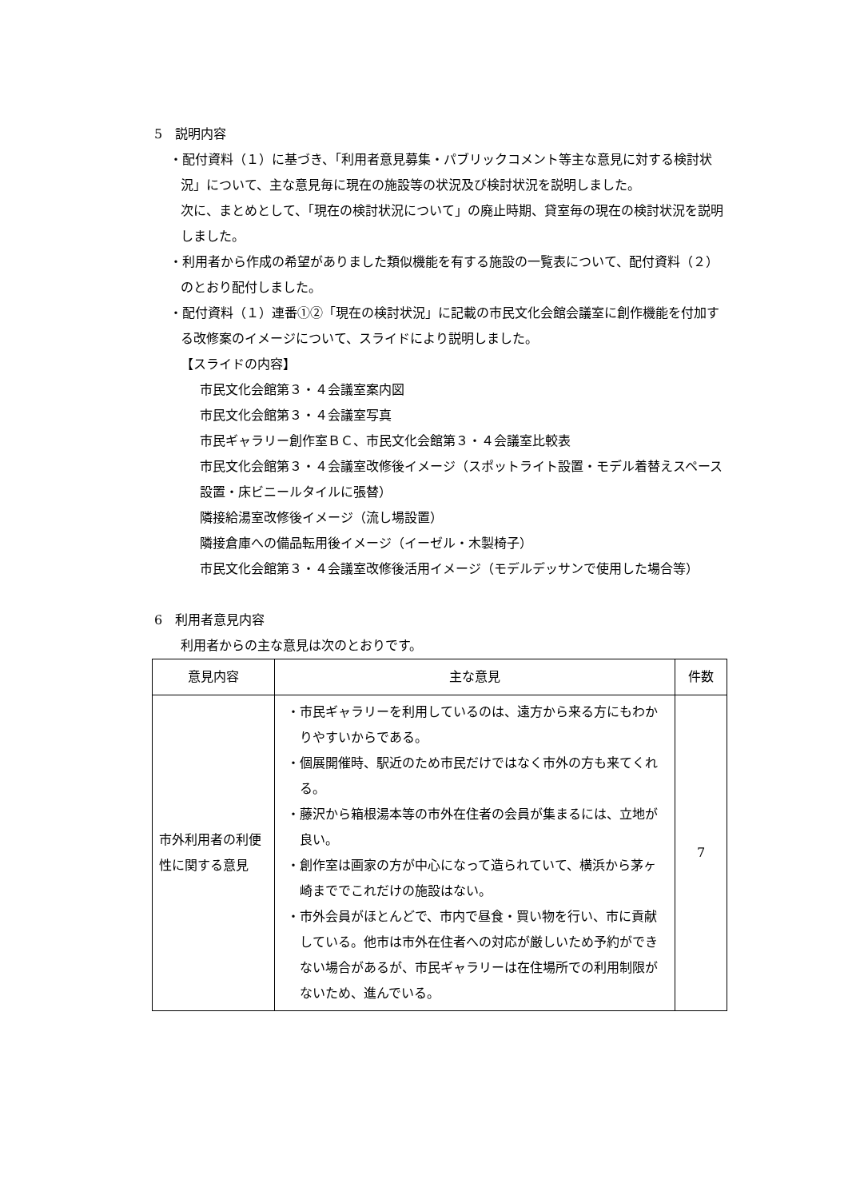5　説明内容
・配付資料（１）に基づき、「利用者意見募集・パブリックコメント等主な意見に対する検討状況」について、主な意見毎に現在の施設等の状況及び検討状況を説明しました。
次に、まとめとして、「現在の検討状況について」の廃止時期、貸室毎の現在の検討状況を説明しました。
・利用者から作成の希望がありました類似機能を有する施設の一覧表について、配付資料（２）のとおり配付しました。
・配付資料（１）連番①②「現在の検討状況」に記載の市民文化会館会議室に創作機能を付加する改修案のイメージについて、スライドにより説明しました。
【スライドの内容】
市民文化会館第３・４会議室案内図
市民文化会館第３・４会議室写真
市民ギャラリー創作室ＢＣ、市民文化会館第３・４会議室比較表
市民文化会館第３・４会議室改修後イメージ（スポットライト設置・モデル着替えスペース設置・床ビニールタイルに張替）
隣接給湯室改修後イメージ（流し場設置）
隣接倉庫への備品転用後イメージ（イーゼル・木製椅子）
市民文化会館第３・４会議室改修後活用イメージ（モデルデッサンで使用した場合等）
6　利用者意見内容
利用者からの主な意見は次のとおりです。
| 意見内容 | 主な意見 | 件数 |
| --- | --- | --- |
| 市外利用者の利便性に関する意見 | ・市民ギャラリーを利用しているのは、遠方から来る方にもわかりやすいからである。 ・個展開催時、駅近のため市民だけではなく市外の方も来てくれる。 ・藤沢から箱根湯本等の市外在住者の会員が集まるには、立地が良い。 ・創作室は画家の方が中心になって造られていて、横浜から茅ヶ崎まででこれだけの施設はない。 ・市外会員がほとんどで、市内で昼食・買い物を行い、市に貢献している。他市は市外在住者への対応が厳しいため予約ができない場合があるが、市民ギャラリーは在住場所での利用制限がないため、進んでいる。 | 7 |